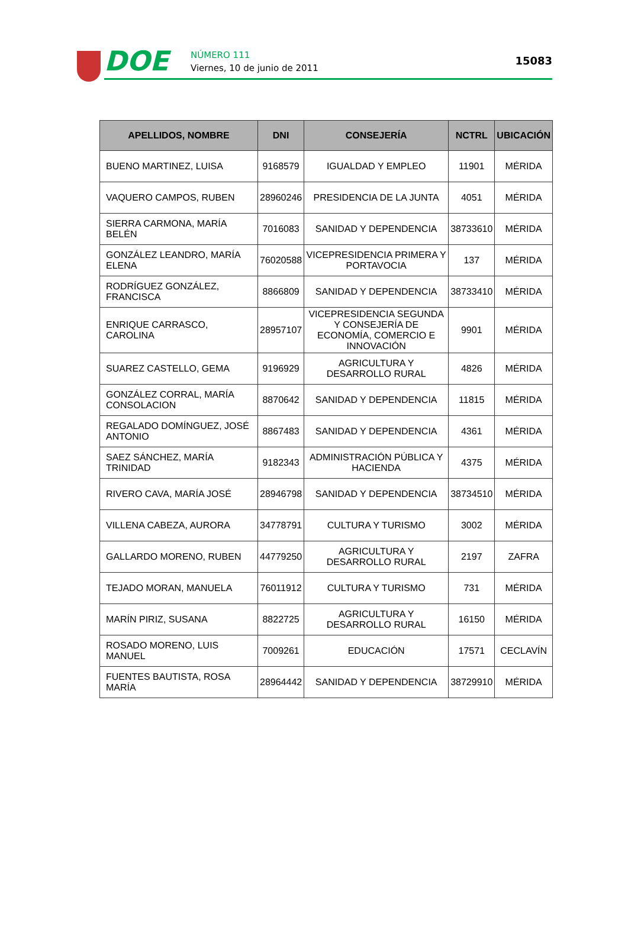DOE NÚMERO 111
Viernes, 10 de junio de 2011
15083
| APELLIDOS, NOMBRE | DNI | CONSEJERÍA | NCTRL | UBICACIÓN |
| --- | --- | --- | --- | --- |
| BUENO MARTINEZ, LUISA | 9168579 | IGUALDAD Y EMPLEO | 11901 | MÉRIDA |
| VAQUERO CAMPOS, RUBEN | 28960246 | PRESIDENCIA DE LA JUNTA | 4051 | MÉRIDA |
| SIERRA CARMONA, MARÍA BELÉN | 7016083 | SANIDAD Y DEPENDENCIA | 38733610 | MÉRIDA |
| GONZÁLEZ LEANDRO, MARÍA ELENA | 76020588 | VICEPRESIDENCIA PRIMERA Y PORTAVOCIA | 137 | MÉRIDA |
| RODRÍGUEZ GONZÁLEZ, FRANCISCA | 8866809 | SANIDAD Y DEPENDENCIA | 38733410 | MÉRIDA |
| ENRIQUE CARRASCO, CAROLINA | 28957107 | VICEPRESIDENCIA SEGUNDA Y CONSEJERÍA DE ECONOMÍA, COMERCIO E INNOVACIÓN | 9901 | MÉRIDA |
| SUAREZ CASTELLO, GEMA | 9196929 | AGRICULTURA Y DESARROLLO RURAL | 4826 | MÉRIDA |
| GONZÁLEZ CORRAL, MARÍA CONSOLACION | 8870642 | SANIDAD Y DEPENDENCIA | 11815 | MÉRIDA |
| REGALADO DOMÍNGUEZ, JOSÉ ANTONIO | 8867483 | SANIDAD Y DEPENDENCIA | 4361 | MÉRIDA |
| SAEZ SÁNCHEZ, MARÍA TRINIDAD | 9182343 | ADMINISTRACIÓN PÚBLICA Y HACIENDA | 4375 | MÉRIDA |
| RIVERO CAVA, MARÍA JOSÉ | 28946798 | SANIDAD Y DEPENDENCIA | 38734510 | MÉRIDA |
| VILLENA CABEZA, AURORA | 34778791 | CULTURA Y TURISMO | 3002 | MÉRIDA |
| GALLARDO MORENO, RUBEN | 44779250 | AGRICULTURA Y DESARROLLO RURAL | 2197 | ZAFRA |
| TEJADO MORAN, MANUELA | 76011912 | CULTURA Y TURISMO | 731 | MÉRIDA |
| MARÍN PIRIZ, SUSANA | 8822725 | AGRICULTURA Y DESARROLLO RURAL | 16150 | MÉRIDA |
| ROSADO MORENO, LUIS MANUEL | 7009261 | EDUCACIÓN | 17571 | CECLAVÍN |
| FUENTES BAUTISTA, ROSA MARÍA | 28964442 | SANIDAD Y DEPENDENCIA | 38729910 | MÉRIDA |